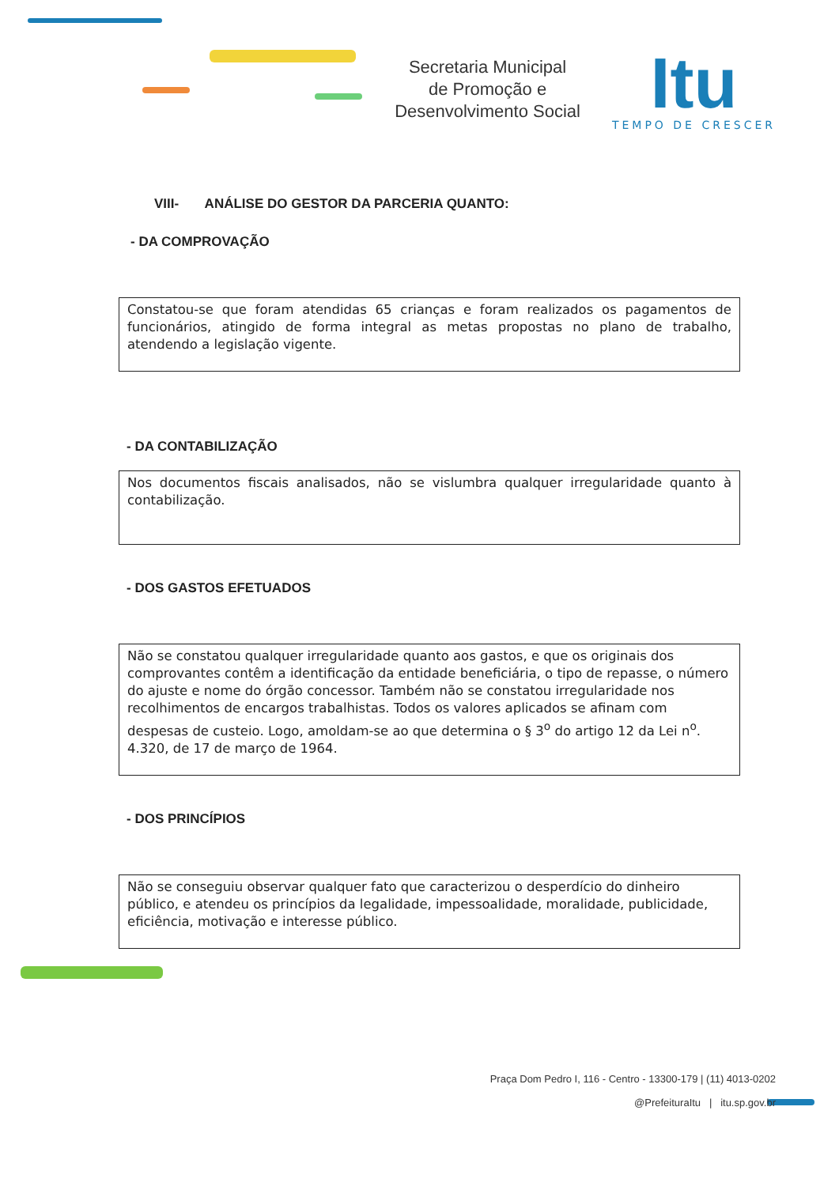Secretaria Municipal
de Promoção e
Desenvolvimento Social
Itu
TEMPO DE CRESCER
VIII- ANÁLISE DO GESTOR DA PARCERIA QUANTO:
- DA COMPROVAÇÃO
Constatou-se que foram atendidas 65 crianças e foram realizados os pagamentos de funcionários, atingido de forma integral as metas propostas no plano de trabalho, atendendo a legislação vigente.
- DA CONTABILIZAÇÃO
Nos documentos fiscais analisados, não se vislumbra qualquer irregularidade quanto à contabilização.
- DOS GASTOS EFETUADOS
Não se constatou qualquer irregularidade quanto aos gastos, e que os originais dos comprovantes contêm a identificação da entidade beneficiária, o tipo de repasse, o número do ajuste e nome do órgão concessor. Também não se constatou irregularidade nos recolhimentos de encargos trabalhistas. Todos os valores aplicados se afinam com despesas de custeio. Logo, amoldam-se ao que determina o § 3<sup>o</sup> do artigo 12 da Lei n<sup>o</sup>. 4.320, de 17 de março de 1964.
- DOS PRINCÍPIOS
Não se conseguiu observar qualquer fato que caracterizou o desperdício do dinheiro público, e atendeu os princípios da legalidade, impessoalidade, moralidade, publicidade, eficiência, motivação e interesse público.
Praça Dom Pedro I, 116 - Centro - 13300-179 | (11) 4013-0202
@PrefeituraItu | itu.sp.gov.br